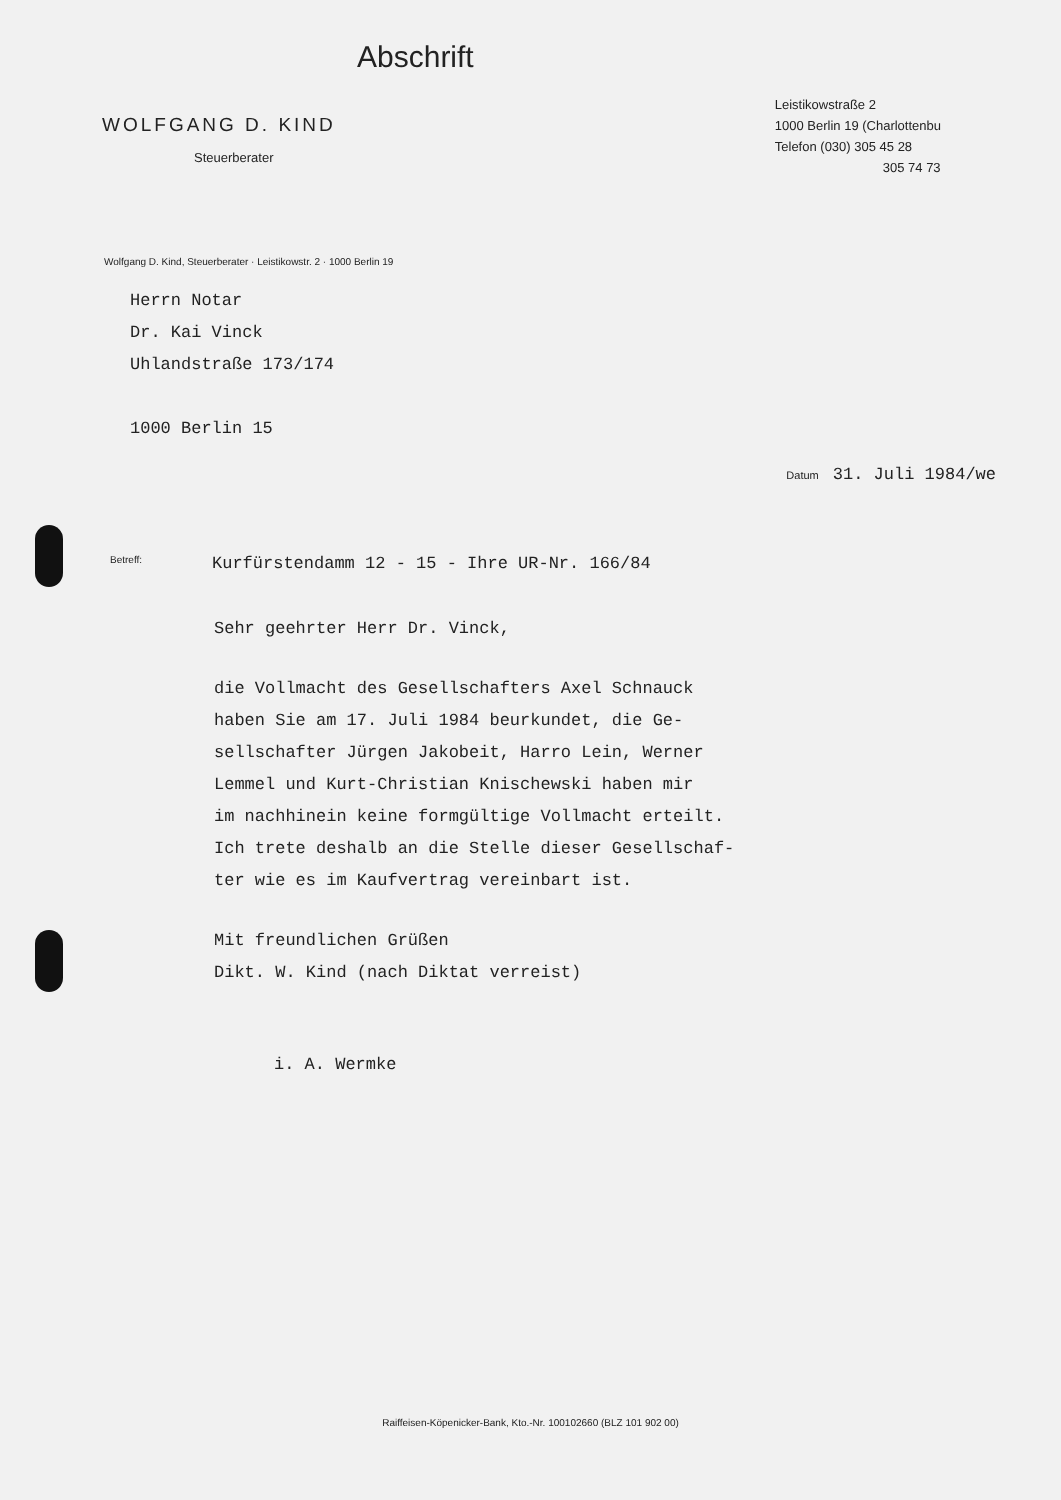Abschrift
WOLFGANG D. KIND
Steuerberater
Leistikowstraße 2
1000 Berlin 19 (Charlottenbu
Telefon (030) 305 45 28
305 74 73
Wolfgang D. Kind, Steuerberater · Leistikowstr. 2 · 1000 Berlin 19
Herrn Notar
Dr. Kai Vinck
Uhlandstraße 173/174
1000 Berlin 15
Datum 31. Juli 1984/we
Betreff: Kurfürstendamm 12 - 15 - Ihre UR-Nr. 166/84
Sehr geehrter Herr Dr. Vinck,
die Vollmacht des Gesellschafters Axel Schnauck
haben Sie am 17. Juli 1984 beurkundet, die Ge-
sellschafter Jürgen Jakobeit, Harro Lein, Werner
Lemmel und Kurt-Christian Knischewski haben mir
im nachhinein keine formgültige Vollmacht erteilt.
Ich trete deshalb an die Stelle dieser Gesellschaf-
ter wie es im Kaufvertrag vereinbart ist.
Mit freundlichen Grüßen
Dikt. W. Kind (nach Diktat verreist)
i. A. Wermke
Raiffeisen-Köpenicker-Bank, Kto.-Nr. 100102660 (BLZ 101 902 00)